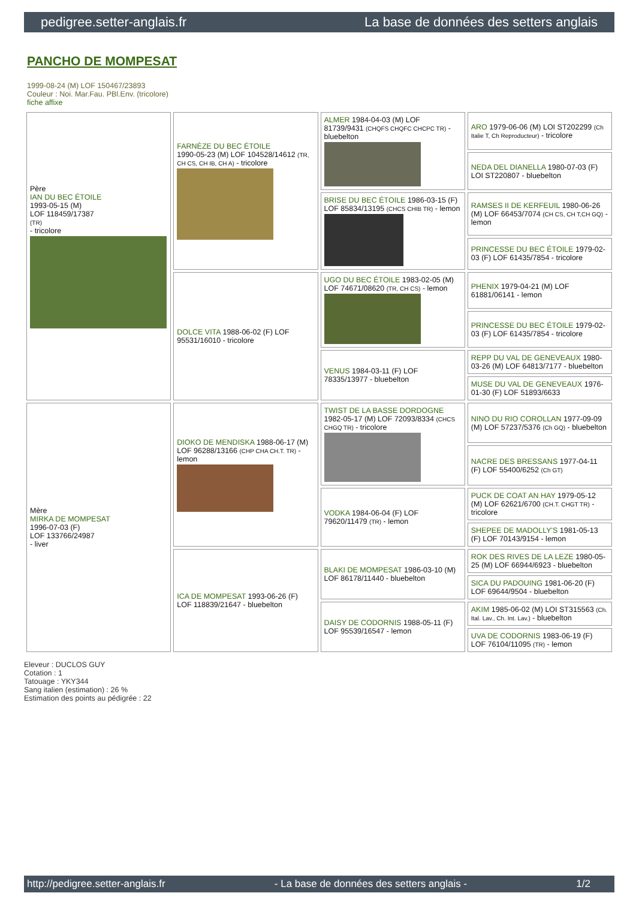pedigree.setter-anglais.fr La base de données des setters anglais
PANCHO DE MOMPESAT
1999-08-24 (M) LOF 150467/23893
Couleur : Noi. Mar.Fau. PBl.Env. (tricolore)
fiche affixe
| Père IAN DU BEC ÉTOILE 1993-05-15 (M) LOF 118459/17387 (TR) - tricolore | FARNÈZE DU BEC ÉTOILE 1990-05-23 (M) LOF 104528/14612 (TR, CH CS, CH IB, CH A) - tricolore | ALMER 1984-04-03 (M) LOF 81739/9431 (CHQFS CHQFC CHCPC TR) - bluebelton | ARO 1979-06-06 (M) LOI ST202299 (Ch Italie T, Ch Reproducteur) - tricolore |
| | | | NEDA DEL DIANELLA 1980-07-03 (F) LOI ST220807 - bluebelton |
| | | BRISE DU BEC ÉTOILE 1986-03-15 (F) LOF 85834/13195 (CHCS CHIB TR) - lemon | RAMSES II DE KERFEUIL 1980-06-26 (M) LOF 66453/7074 (CH CS, CH T,CH GQ) - lemon |
| | | | PRINCESSE DU BEC ÉTOILE 1979-02-03 (F) LOF 61435/7854 - tricolore |
| | DOLCE VITA 1988-06-02 (F) LOF 95531/16010 - tricolore | UGO DU BEC ÉTOILE 1983-02-05 (M) LOF 74671/08620 (TR, CH CS) - lemon | PHENIX 1979-04-21 (M) LOF 61881/06141 - lemon |
| | | | PRINCESSE DU BEC ÉTOILE 1979-02-03 (F) LOF 61435/7854 - tricolore |
| | | VENUS 1984-03-11 (F) LOF 78335/13977 - bluebelton | REPP DU VAL DE GENEVEAUX 1980-03-26 (M) LOF 64813/7177 - bluebelton |
| | | | MUSE DU VAL DE GENEVEAUX 1976-01-30 (F) LOF 51893/6633 |
| Mère MIRKA DE MOMPESAT 1996-07-03 (F) LOF 133766/24987 - liver | DIOKO DE MENDISKA 1988-06-17 (M) LOF 96288/13166 (CHP CHA CH.T. TR) - lemon | TWIST DE LA BASSE DORDOGNE 1982-05-17 (M) LOF 72093/8334 (CHCS CHGQ TR) - tricolore | NINO DU RIO COROLLAN 1977-09-09 (M) LOF 57237/5376 (Ch GQ) - bluebelton |
| | | | NACRE DES BRESSANS 1977-04-11 (F) LOF 55400/6252 (Ch GT) |
| | | VODKA 1984-06-04 (F) LOF 79620/11479 (TR) - lemon | PUCK DE COAT AN HAY 1979-05-12 (M) LOF 62621/6700 (CH.T. CHGT TR) - tricolore |
| | | | SHEPEE DE MADOLLY'S 1981-05-13 (F) LOF 70143/9154 - lemon |
| | ICA DE MOMPESAT 1993-06-26 (F) LOF 118839/21647 - bluebelton | BLAKI DE MOMPESAT 1986-03-10 (M) LOF 86178/11440 - bluebelton | ROK DES RIVES DE LA LEZE 1980-05-25 (M) LOF 66944/6923 - bluebelton |
| | | | SICA DU PADOUING 1981-06-20 (F) LOF 69644/9504 - bluebelton |
| | | DAISY DE CODORNIS 1988-05-11 (F) LOF 95539/16547 - lemon | AKIM 1985-06-02 (M) LOI ST315563 (Ch. Ital. Lav., Ch. Int. Lav.) - bluebelton |
| | | | UVA DE CODORNIS 1983-06-19 (F) LOF 76104/11095 (TR) - lemon |
Eleveur : DUCLOS GUY
Cotation : 1
Tatouage : YKY344
Sang italien (estimation) : 26 %
Estimation des points au pédigrée : 22
http://pedigree.setter-anglais.fr - La base de données des setters anglais - 1/2